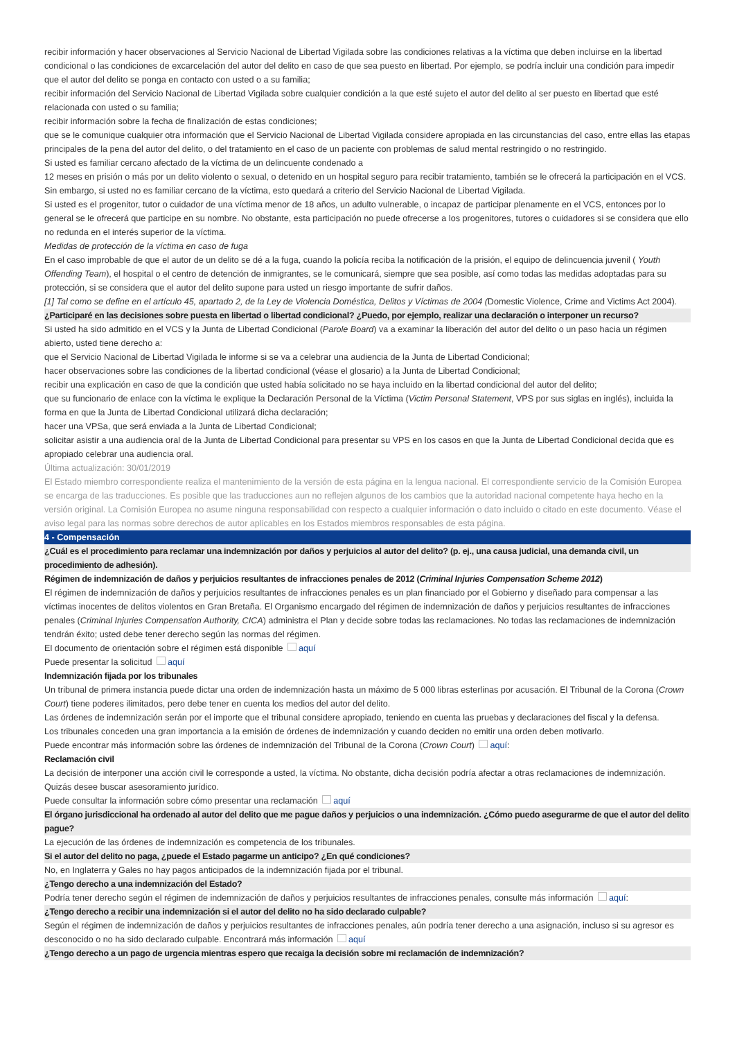recibir información y hacer observaciones al Servicio Nacional de Libertad Vigilada sobre las condiciones relativas a la víctima que deben incluirse en la libertad condicional o las condiciones de excarcelación del autor del delito en caso de que sea puesto en libertad. Por ejemplo, se podría incluir una condición para impedir que el autor del delito se ponga en contacto con usted o a su familia;
recibir información del Servicio Nacional de Libertad Vigilada sobre cualquier condición a la que esté sujeto el autor del delito al ser puesto en libertad que esté relacionada con usted o su familia;
recibir información sobre la fecha de finalización de estas condiciones;
que se le comunique cualquier otra información que el Servicio Nacional de Libertad Vigilada considere apropiada en las circunstancias del caso, entre ellas las etapas principales de la pena del autor del delito, o del tratamiento en el caso de un paciente con problemas de salud mental restringido o no restringido.
Si usted es familiar cercano afectado de la víctima de un delincuente condenado a
12 meses en prisión o más por un delito violento o sexual, o detenido en un hospital seguro para recibir tratamiento, también se le ofrecerá la participación en el VCS. Sin embargo, si usted no es familiar cercano de la víctima, esto quedará a criterio del Servicio Nacional de Libertad Vigilada.
Si usted es el progenitor, tutor o cuidador de una víctima menor de 18 años, un adulto vulnerable, o incapaz de participar plenamente en el VCS, entonces por lo general se le ofrecerá que participe en su nombre. No obstante, esta participación no puede ofrecerse a los progenitores, tutores o cuidadores si se considera que ello no redunda en el interés superior de la víctima.
Medidas de protección de la víctima en caso de fuga
En el caso improbable de que el autor de un delito se dé a la fuga, cuando la policía reciba la notificación de la prisión, el equipo de delincuencia juvenil ( Youth Offending Team), el hospital o el centro de detención de inmigrantes, se le comunicará, siempre que sea posible, así como todas las medidas adoptadas para su protección, si se considera que el autor del delito supone para usted un riesgo importante de sufrir daños.
[1] Tal como se define en el artículo 45, apartado 2, de la Ley de Violencia Doméstica, Delitos y Víctimas de 2004 (Domestic Violence, Crime and Victims Act 2004).
¿Participaré en las decisiones sobre puesta en libertad o libertad condicional? ¿Puedo, por ejemplo, realizar una declaración o interponer un recurso?
Si usted ha sido admitido en el VCS y la Junta de Libertad Condicional (Parole Board) va a examinar la liberación del autor del delito o un paso hacia un régimen abierto, usted tiene derecho a:
que el Servicio Nacional de Libertad Vigilada le informe si se va a celebrar una audiencia de la Junta de Libertad Condicional;
hacer observaciones sobre las condiciones de la libertad condicional (véase el glosario) a la Junta de Libertad Condicional;
recibir una explicación en caso de que la condición que usted había solicitado no se haya incluido en la libertad condicional del autor del delito;
que su funcionario de enlace con la víctima le explique la Declaración Personal de la Víctima (Victim Personal Statement, VPS por sus siglas en inglés), incluida la forma en que la Junta de Libertad Condicional utilizará dicha declaración;
hacer una VPSa, que será enviada a la Junta de Libertad Condicional;
solicitar asistir a una audiencia oral de la Junta de Libertad Condicional para presentar su VPS en los casos en que la Junta de Libertad Condicional decida que es apropiado celebrar una audiencia oral.
Última actualización: 30/01/2019
El Estado miembro correspondiente realiza el mantenimiento de la versión de esta página en la lengua nacional. El correspondiente servicio de la Comisión Europea se encarga de las traducciones. Es posible que las traducciones aun no reflejen algunos de los cambios que la autoridad nacional competente haya hecho en la versión original. La Comisión Europea no asume ninguna responsabilidad con respecto a cualquier información o dato incluido o citado en este documento. Véase el aviso legal para las normas sobre derechos de autor aplicables en los Estados miembros responsables de esta página.
4 - Compensación
¿Cuál es el procedimiento para reclamar una indemnización por daños y perjuicios al autor del delito? (p. ej., una causa judicial, una demanda civil, un procedimiento de adhesión).
Régimen de indemnización de daños y perjuicios resultantes de infracciones penales de 2012 (Criminal Injuries Compensation Scheme 2012)
El régimen de indemnización de daños y perjuicios resultantes de infracciones penales es un plan financiado por el Gobierno y diseñado para compensar a las víctimas inocentes de delitos violentos en Gran Bretaña. El Organismo encargado del régimen de indemnización de daños y perjuicios resultantes de infracciones penales (Criminal Injuries Compensation Authority, CICA) administra el Plan y decide sobre todas las reclamaciones. No todas las reclamaciones de indemnización tendrán éxito; usted debe tener derecho según las normas del régimen.
El documento de orientación sobre el régimen está disponible aquí
Puede presentar la solicitud aquí
Indemnización fijada por los tribunales
Un tribunal de primera instancia puede dictar una orden de indemnización hasta un máximo de 5 000 libras esterlinas por acusación. El Tribunal de la Corona (Crown Court) tiene poderes ilimitados, pero debe tener en cuenta los medios del autor del delito.
Las órdenes de indemnización serán por el importe que el tribunal considere apropiado, teniendo en cuenta las pruebas y declaraciones del fiscal y la defensa.
Los tribunales conceden una gran importancia a la emisión de órdenes de indemnización y cuando deciden no emitir una orden deben motivarlo.
Puede encontrar más información sobre las órdenes de indemnización del Tribunal de la Corona (Crown Court) aquí:
Reclamación civil
La decisión de interponer una acción civil le corresponde a usted, la víctima. No obstante, dicha decisión podría afectar a otras reclamaciones de indemnización. Quizás desee buscar asesoramiento jurídico.
Puede consultar la información sobre cómo presentar una reclamación aquí
El órgano jurisdiccional ha ordenado al autor del delito que me pague daños y perjuicios o una indemnización. ¿Cómo puedo asegurarme de que el autor del delito pague?
La ejecución de las órdenes de indemnización es competencia de los tribunales.
Si el autor del delito no paga, ¿puede el Estado pagarme un anticipo? ¿En qué condiciones?
No, en Inglaterra y Gales no hay pagos anticipados de la indemnización fijada por el tribunal.
¿Tengo derecho a una indemnización del Estado?
Podría tener derecho según el régimen de indemnización de daños y perjuicios resultantes de infracciones penales, consulte más información aquí:
¿Tengo derecho a recibir una indemnización si el autor del delito no ha sido declarado culpable?
Según el régimen de indemnización de daños y perjuicios resultantes de infracciones penales, aún podría tener derecho a una asignación, incluso si su agresor es desconocido o no ha sido declarado culpable. Encontrará más información aquí
¿Tengo derecho a un pago de urgencia mientras espero que recaiga la decisión sobre mi reclamación de indemnización?